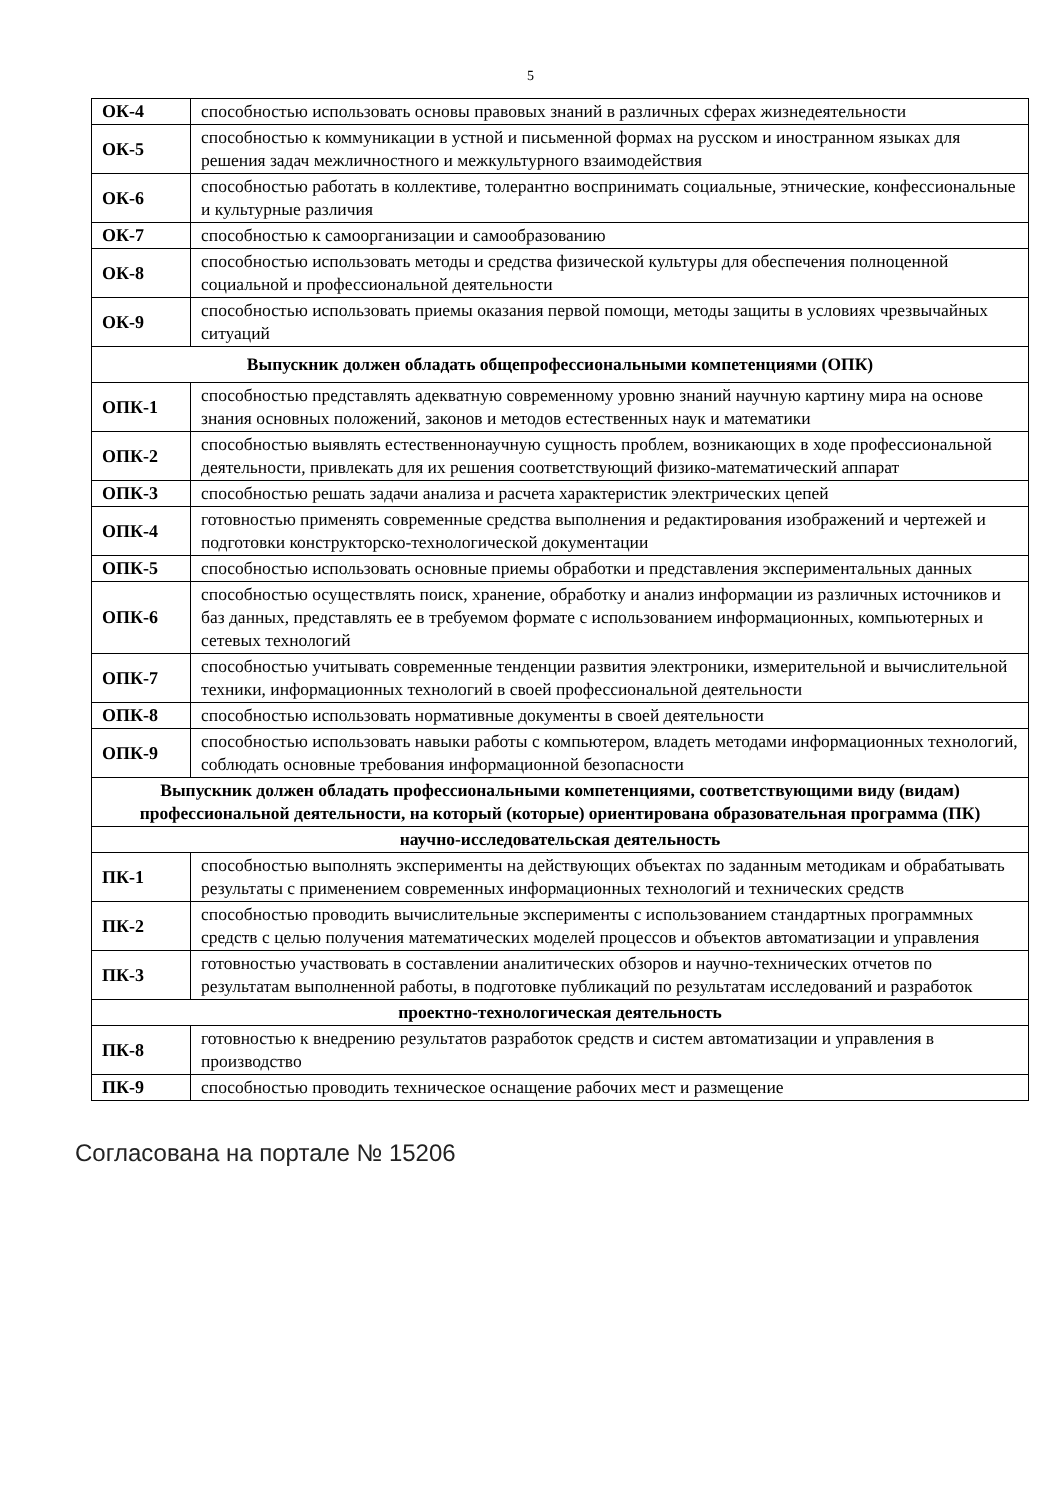5
| ОК-4 | способностью использовать основы правовых знаний в различных сферах жизнедеятельности |
| ОК-5 | способностью к коммуникации в устной и письменной формах на русском и иностранном языках для решения задач межличностного и межкультурного взаимодействия |
| ОК-6 | способностью работать в коллективе, толерантно воспринимать социальные, этнические, конфессиональные и культурные различия |
| ОК-7 | способностью к самоорганизации и самообразованию |
| ОК-8 | способностью использовать методы и средства физической культуры для обеспечения полноценной социальной и профессиональной деятельности |
| ОК-9 | способностью использовать приемы оказания первой помощи, методы защиты в условиях чрезвычайных ситуаций |
| Выпускник должен обладать общепрофессиональными компетенциями (ОПК) | |
| ОПК-1 | способностью представлять адекватную современному уровню знаний научную картину мира на основе знания основных положений, законов и методов естественных наук и математики |
| ОПК-2 | способностью выявлять естественнонаучную сущность проблем, возникающих в ходе профессиональной деятельности, привлекать для их решения соответствующий физико-математический аппарат |
| ОПК-3 | способностью решать задачи анализа и расчета характеристик электрических цепей |
| ОПК-4 | готовностью применять современные средства выполнения и редактирования изображений и чертежей и подготовки конструкторско-технологической документации |
| ОПК-5 | способностью использовать основные приемы обработки и представления экспериментальных данных |
| ОПК-6 | способностью осуществлять поиск, хранение, обработку и анализ информации из различных источников и баз данных, представлять ее в требуемом формате с использованием информационных, компьютерных и сетевых технологий |
| ОПК-7 | способностью учитывать современные тенденции развития электроники, измерительной и вычислительной техники, информационных технологий в своей профессиональной деятельности |
| ОПК-8 | способностью использовать нормативные документы в своей деятельности |
| ОПК-9 | способностью использовать навыки работы с компьютером, владеть методами информационных технологий, соблюдать основные требования информационной безопасности |
| Выпускник должен обладать профессиональными компетенциями, соответствующими виду (видам) профессиональной деятельности, на который (которые) ориентирована образовательная программа (ПК) | |
| научно-исследовательская деятельность | |
| ПК-1 | способностью выполнять эксперименты на действующих объектах по заданным методикам и обрабатывать результаты с применением современных информационных технологий и технических средств |
| ПК-2 | способностью проводить вычислительные эксперименты с использованием стандартных программных средств с целью получения математических моделей процессов и объектов автоматизации и управления |
| ПК-3 | готовностью участвовать в составлении аналитических обзоров и научно-технических отчетов по результатам выполненной работы, в подготовке публикаций по результатам исследований и разработок |
| проектно-технологическая деятельность | |
| ПК-8 | готовностью к внедрению результатов разработок средств и систем автоматизации и управления в производство |
| ПК-9 | способностью проводить техническое оснащение рабочих мест и размещение |
Согласована на портале № 15206